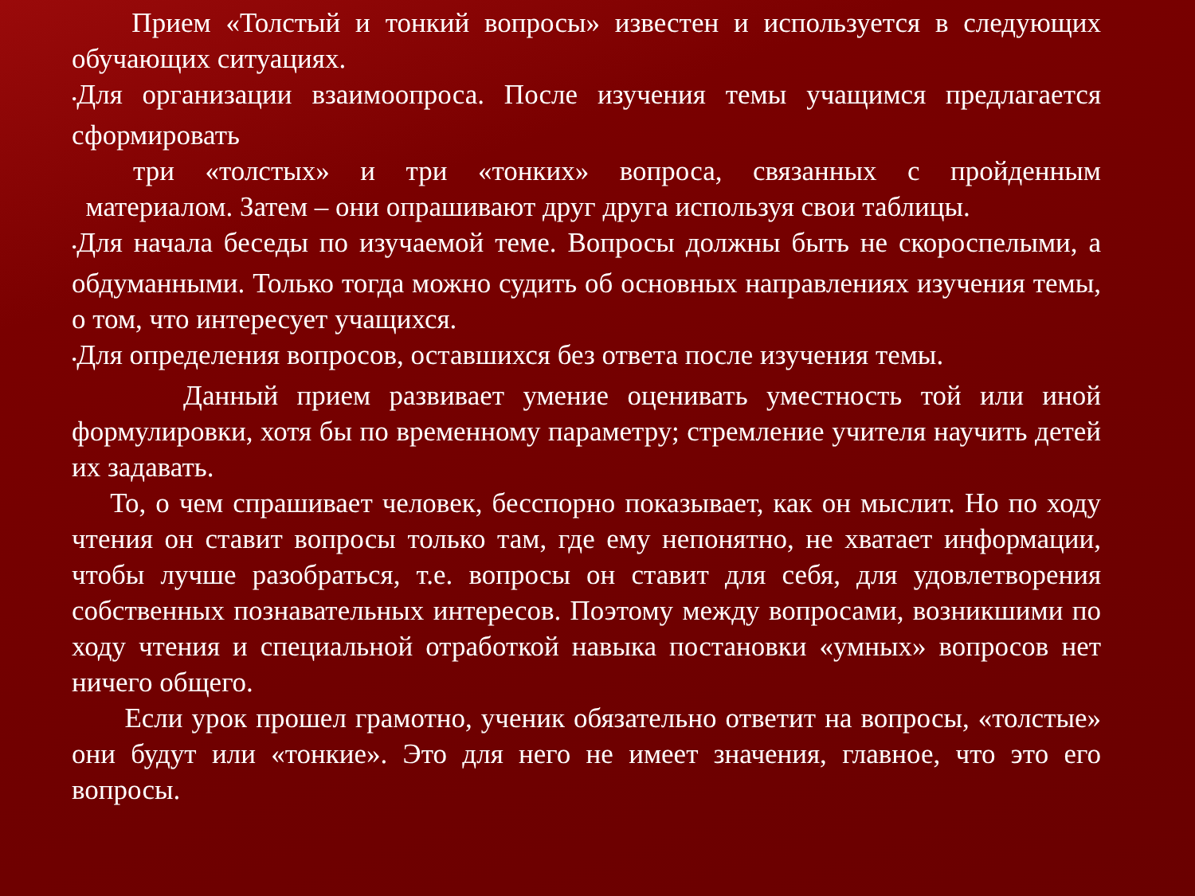Прием «Толстый и тонкий вопросы» известен и используется в следующих обучающих ситуациях.
•Для организации взаимоопроса. После изучения темы учащимся предлагается сформировать
три «толстых» и три «тонких» вопроса, связанных с пройденным
материалом. Затем – они опрашивают друг друга используя свои таблицы.
•Для начала беседы по изучаемой теме. Вопросы должны быть не скороспелыми, а обдуманными. Только тогда можно судить об основных направлениях изучения темы, о том, что интересует учащихся.
•Для определения вопросов, оставшихся без ответа после изучения темы.
Данный прием развивает умение оценивать уместность той или иной формулировки, хотя бы по временному параметру; стремление учителя научить детей их задавать.
То, о чем спрашивает человек, бесспорно показывает, как он мыслит. Но по ходу чтения он ставит вопросы только там, где ему непонятно, не хватает информации, чтобы лучше разобраться, т.е. вопросы он ставит для себя, для удовлетворения собственных познавательных интересов. Поэтому между вопросами, возникшими по ходу чтения и специальной отработкой навыка постановки «умных» вопросов нет ничего общего.
Если урок прошел грамотно, ученик обязательно ответит на вопросы, «толстые» они будут или «тонкие». Это для него не имеет значения, главное, что это его вопросы.